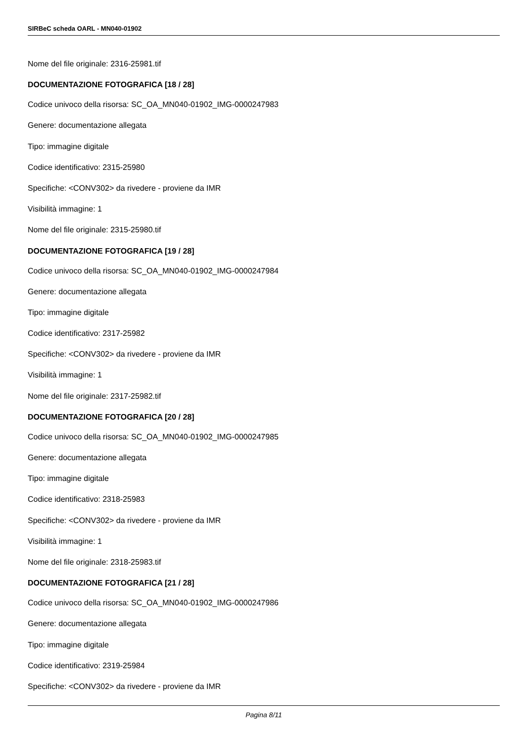SIRBeC scheda OARL - MN040-01902
Nome del file originale: 2316-25981.tif
DOCUMENTAZIONE FOTOGRAFICA [18 / 28]
Codice univoco della risorsa: SC_OA_MN040-01902_IMG-0000247983
Genere: documentazione allegata
Tipo: immagine digitale
Codice identificativo: 2315-25980
Specifiche: <CONV302> da rivedere - proviene da IMR
Visibilità immagine: 1
Nome del file originale: 2315-25980.tif
DOCUMENTAZIONE FOTOGRAFICA [19 / 28]
Codice univoco della risorsa: SC_OA_MN040-01902_IMG-0000247984
Genere: documentazione allegata
Tipo: immagine digitale
Codice identificativo: 2317-25982
Specifiche: <CONV302> da rivedere - proviene da IMR
Visibilità immagine: 1
Nome del file originale: 2317-25982.tif
DOCUMENTAZIONE FOTOGRAFICA [20 / 28]
Codice univoco della risorsa: SC_OA_MN040-01902_IMG-0000247985
Genere: documentazione allegata
Tipo: immagine digitale
Codice identificativo: 2318-25983
Specifiche: <CONV302> da rivedere - proviene da IMR
Visibilità immagine: 1
Nome del file originale: 2318-25983.tif
DOCUMENTAZIONE FOTOGRAFICA [21 / 28]
Codice univoco della risorsa: SC_OA_MN040-01902_IMG-0000247986
Genere: documentazione allegata
Tipo: immagine digitale
Codice identificativo: 2319-25984
Specifiche: <CONV302> da rivedere - proviene da IMR
Pagina 8/11